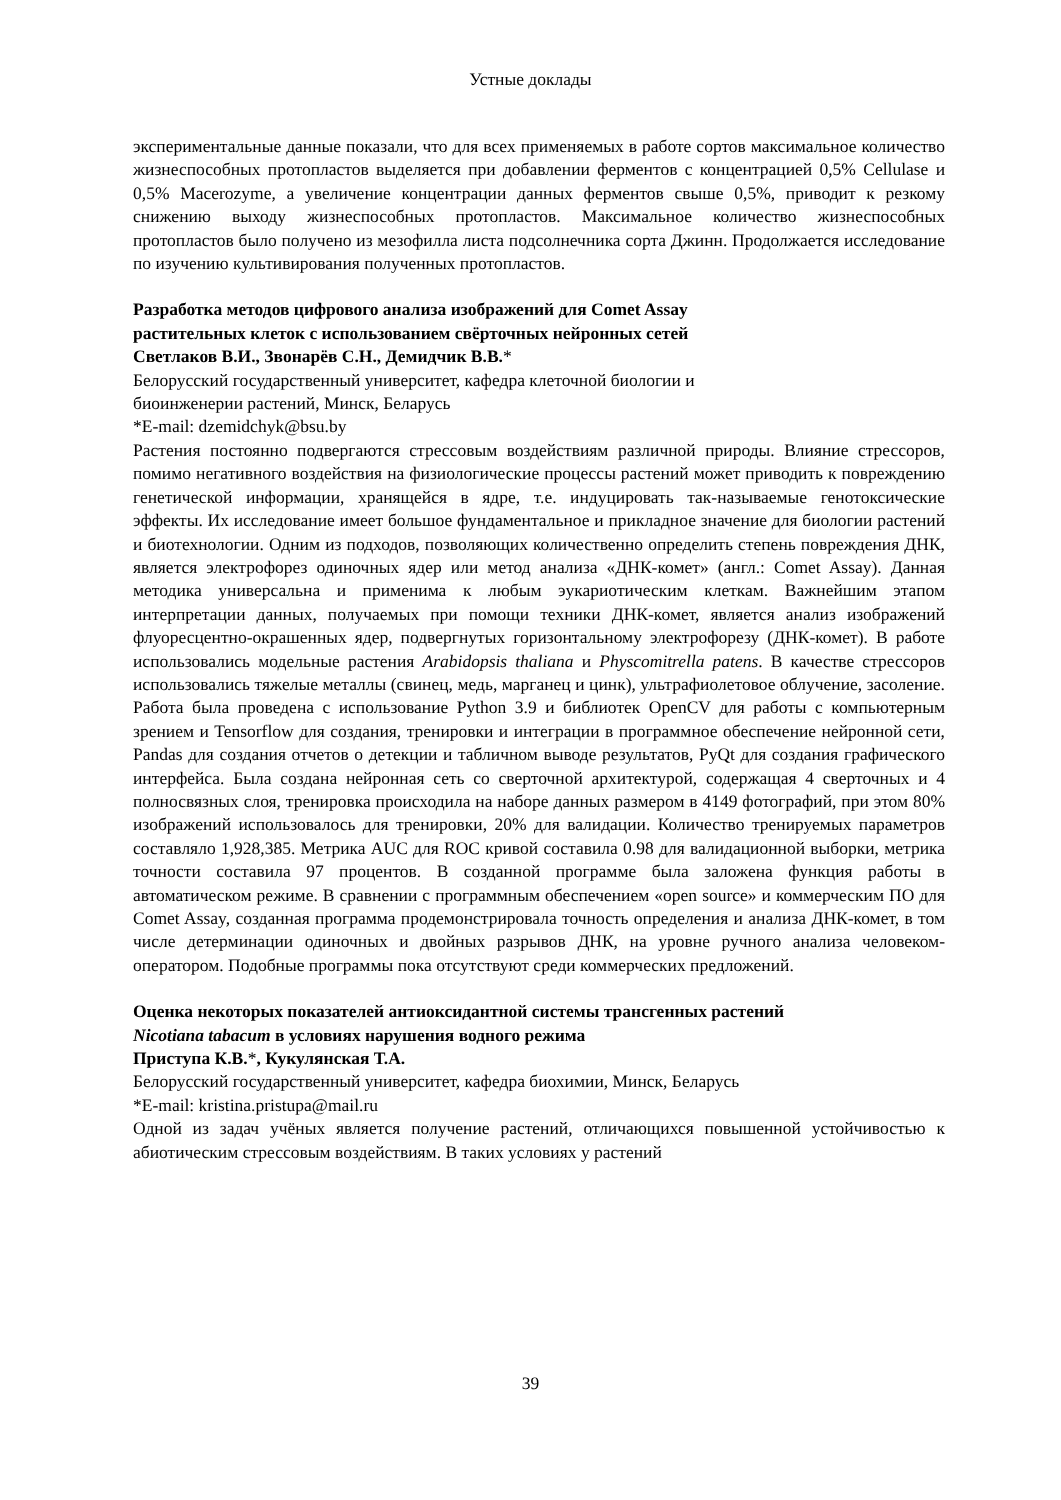Устные доклады
экспериментальные данные показали, что для всех применяемых в работе сортов максимальное количество жизнеспособных протопластов выделяется при добавлении ферментов с концентрацией 0,5% Cellulase и 0,5% Macerozyme, а увеличение концентрации данных ферментов свыше 0,5%, приводит к резкому снижению выходу жизнеспособных протопластов. Максимальное количество жизнеспособных протопластов было получено из мезофилла листа подсолнечника сорта Джинн. Продолжается исследование по изучению культивирования полученных протопластов.
Разработка методов цифрового анализа изображений для Comet Assay
растительных клеток с использованием свёрточных нейронных сетей
Светлаков В.И., Звонарёв С.Н., Демидчик В.В.*
Белорусский государственный университет, кафедра клеточной биологии и
биоинженерии растений, Минск, Беларусь
*E-mail: dzemidchyk@bsu.by
Растения постоянно подвергаются стрессовым воздействиям различной природы. Влияние стрессоров, помимо негативного воздействия на физиологические процессы растений может приводить к повреждению генетической информации, хранящейся в ядре, т.е. индуцировать так-называемые генотоксические эффекты. Их исследование имеет большое фундаментальное и прикладное значение для биологии растений и биотехнологии. Одним из подходов, позволяющих количественно определить степень повреждения ДНК, является электрофорез одиночных ядер или метод анализа «ДНК-комет» (англ.: Comet Assay). Данная методика универсальна и применима к любым эукариотическим клеткам. Важнейшим этапом интерпретации данных, получаемых при помощи техники ДНК-комет, является анализ изображений флуоресцентно-окрашенных ядер, подвергнутых горизонтальному электрофорезу (ДНК-комет). В работе использовались модельные растения Arabidopsis thaliana и Physcomitrella patens. В качестве стрессоров использовались тяжелые металлы (свинец, медь, марганец и цинк), ультрафиолетовое облучение, засоление. Работа была проведена с использование Python 3.9 и библиотек OpenCV для работы с компьютерным зрением и Tensorflow для создания, тренировки и интеграции в программное обеспечение нейронной сети, Pandas для создания отчетов о детекции и табличном выводе результатов, PyQt для создания графического интерфейса. Была создана нейронная сеть со сверточной архитектурой, содержащая 4 сверточных и 4 полносвязных слоя, тренировка происходила на наборе данных размером в 4149 фотографий, при этом 80% изображений использовалось для тренировки, 20% для валидации. Количество тренируемых параметров составляло 1,928,385. Метрика AUC для ROC кривой составила 0.98 для валидационной выборки, метрика точности составила 97 процентов. В созданной программе была заложена функция работы в автоматическом режиме. В сравнении с программным обеспечением «open source» и коммерческим ПО для Comet Assay, созданная программа продемонстрировала точность определения и анализа ДНК-комет, в том числе детерминации одиночных и двойных разрывов ДНК, на уровне ручного анализа человеком-оператором. Подобные программы пока отсутствуют среди коммерческих предложений.
Оценка некоторых показателей антиоксидантной системы трансгенных растений
Nicotiana tabacum в условиях нарушения водного режима
Приступа К.В.*, Кукулянская Т.А.
Белорусский государственный университет, кафедра биохимии, Минск, Беларусь
*E-mail: kristina.pristupa@mail.ru
Одной из задач учёных является получение растений, отличающихся повышенной устойчивостью к абиотическим стрессовым воздействиям. В таких условиях у растений
39